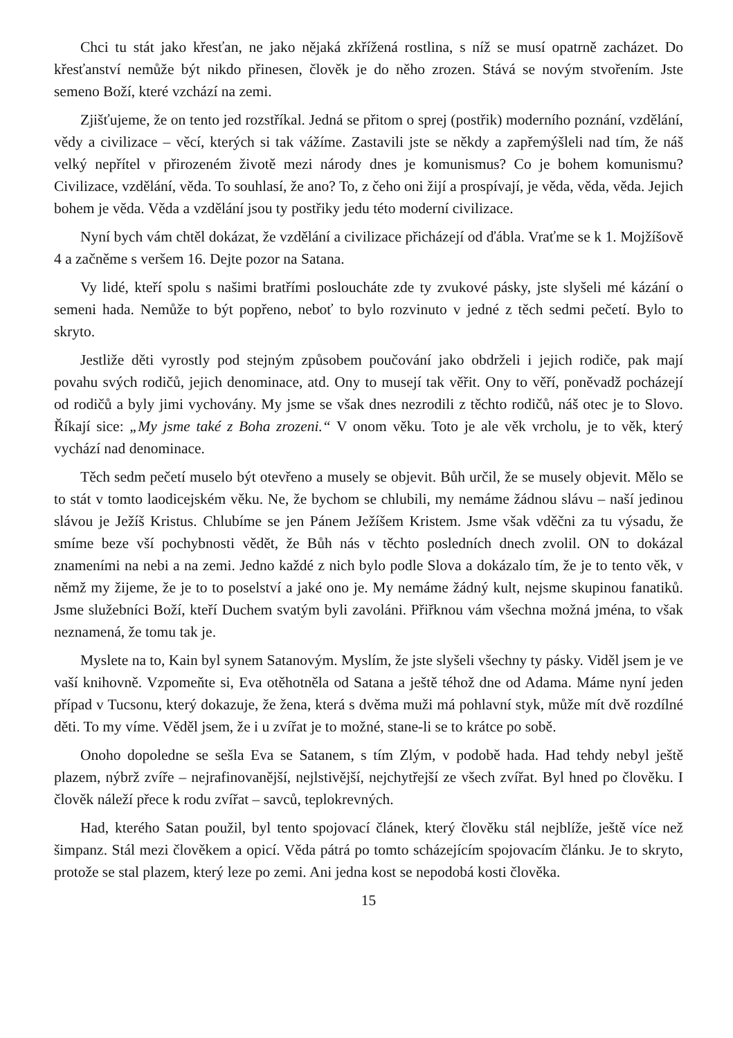Chci tu stát jako křesťan, ne jako nějaká zkřížená rostlina, s níž se musí opatrně zacházet. Do křesťanství nemůže být nikdo přinesen, člověk je do něho zrozen. Stává se novým stvořením. Jste semeno Boží, které vzchází na zemi.
Zjišťujeme, že on tento jed rozstříkal. Jedná se přitom o sprej (postřik) moderního poznání, vzdělání, vědy a civilizace – věcí, kterých si tak vážíme. Zastavili jste se někdy a zapřemýšleli nad tím, že náš velký nepřítel v přirozeném životě mezi národy dnes je komunismus? Co je bohem komunismu? Civilizace, vzdělání, věda. To souhlasí, že ano? To, z čeho oni žijí a prospívají, je věda, věda, věda. Jejich bohem je věda. Věda a vzdělání jsou ty postřiky jedu této moderní civilizace.
Nyní bych vám chtěl dokázat, že vzdělání a civilizace přicházejí od ďábla. Vraťme se k 1. Mojžíšově 4 a začněme s veršem 16. Dejte pozor na Satana.
Vy lidé, kteří spolu s našimi bratřími posloucháte zde ty zvukové pásky, jste slyšeli mé kázání o semeni hada. Nemůže to být popřeno, neboť to bylo rozvinuto v jedné z těch sedmi pečetí. Bylo to skryto.
Jestliže děti vyrostly pod stejným způsobem poučování jako obdrželi i jejich rodiče, pak mají povahu svých rodičů, jejich denominace, atd. Ony to musejí tak věřit. Ony to věří, poněvadž pocházejí od rodičů a byly jimi vychovány. My jsme se však dnes nezrodili z těchto rodičů, náš otec je to Slovo. Říkají sice: „My jsme také z Boha zrozeni.“ V onom věku. Toto je ale věk vrcholu, je to věk, který vychází nad denominace.
Těch sedm pečetí muselo být otevřeno a musely se objevit. Bůh určil, že se musely objevit. Mělo se to stát v tomto laodicejském věku. Ne, že bychom se chlubili, my nemáme žádnou slávu – naší jedinou slávou je Ježíš Kristus. Chlubíme se jen Pánem Ježíšem Kristem. Jsme však vděčni za tu výsadu, že smíme beze vší pochybnosti vědět, že Bůh nás v těchto posledních dnech zvolil. ON to dokázal znameními na nebi a na zemi. Jedno každé z nich bylo podle Slova a dokázalo tím, že je to tento věk, v němž my žijeme, že je to to poselství a jaké ono je. My nemáme žádný kult, nejsme skupinou fanatiků. Jsme služebníci Boží, kteří Duchem svatým byli zavoláni. Přiřknou vám všechna možná jména, to však neznamená, že tomu tak je.
Myslete na to, Kain byl synem Satanovým. Myslím, že jste slyšeli všechny ty pásky. Viděl jsem je ve vaší knihovně. Vzpomeňte si, Eva otěhotněla od Satana a ještě téhož dne od Adama. Máme nyní jeden případ v Tucsonu, který dokazuje, že žena, která s dvěma muži má pohlavní styk, může mít dvě rozdílné děti. To my víme. Věděl jsem, že i u zvířat je to možné, stane-li se to krátce po sobě.
Onoho dopoledne se sešla Eva se Satanem, s tím Zlým, v podobě hada. Had tehdy nebyl ještě plazem, nýbrž zvíře – nejrafinovanější, nejlstivější, nejchytřejší ze všech zvířat. Byl hned po člověku. I člověk náleží přece k rodu zvířat – savců, teplokrevných.
Had, kterého Satan použil, byl tento spojovací článek, který člověku stál nejblíže, ještě více než šimpanz. Stál mezi člověkem a opicí. Věda pátrá po tomto scházejícím spojovacím článku. Je to skryto, protože se stal plazem, který leze po zemi. Ani jedna kost se nepodobá kosti člověka.
15